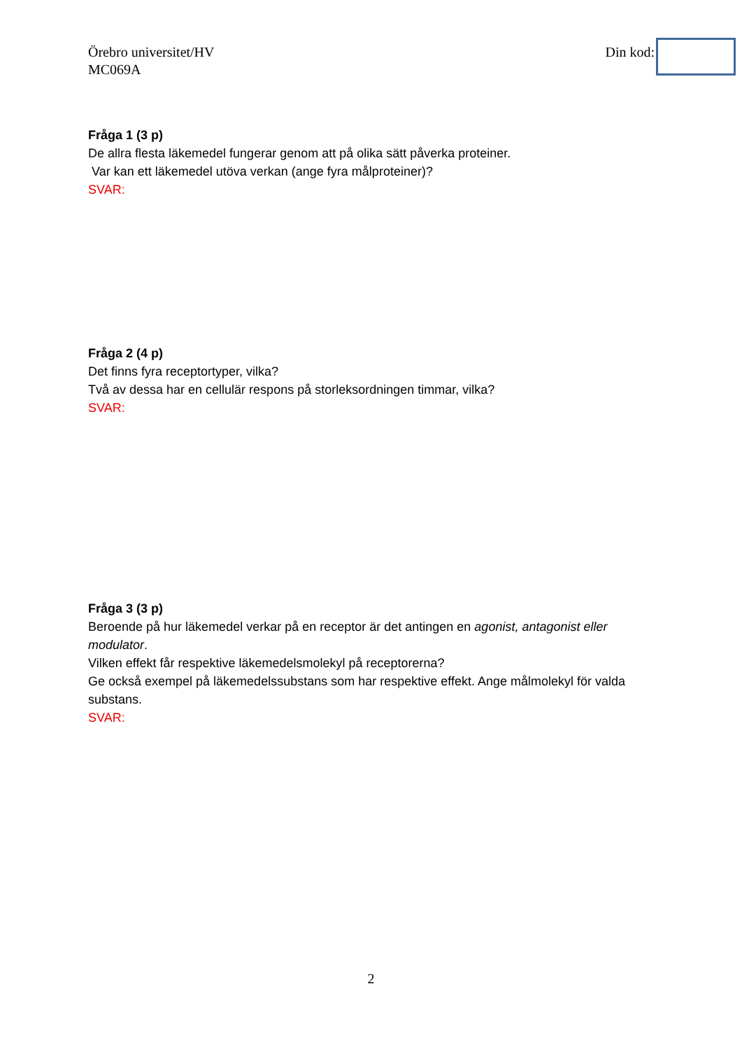Örebro universitet/HV
MC069A
Din kod:
Fråga 1 (3 p)
De allra flesta läkemedel fungerar genom att på olika sätt påverka proteiner.
Var kan ett läkemedel utöva verkan (ange fyra målproteiner)?
SVAR:
Fråga 2 (4 p)
Det finns fyra receptortyper, vilka?
Två av dessa har en cellulär respons på storleksordningen timmar, vilka?
SVAR:
Fråga 3 (3 p)
Beroende på hur läkemedel verkar på en receptor är det antingen en agonist, antagonist eller modulator.
Vilken effekt får respektive läkemedelsmolekyl på receptorerna?
Ge också exempel på läkemedelssubstans som har respektive effekt. Ange målmolekyl för valda substans.
SVAR:
2